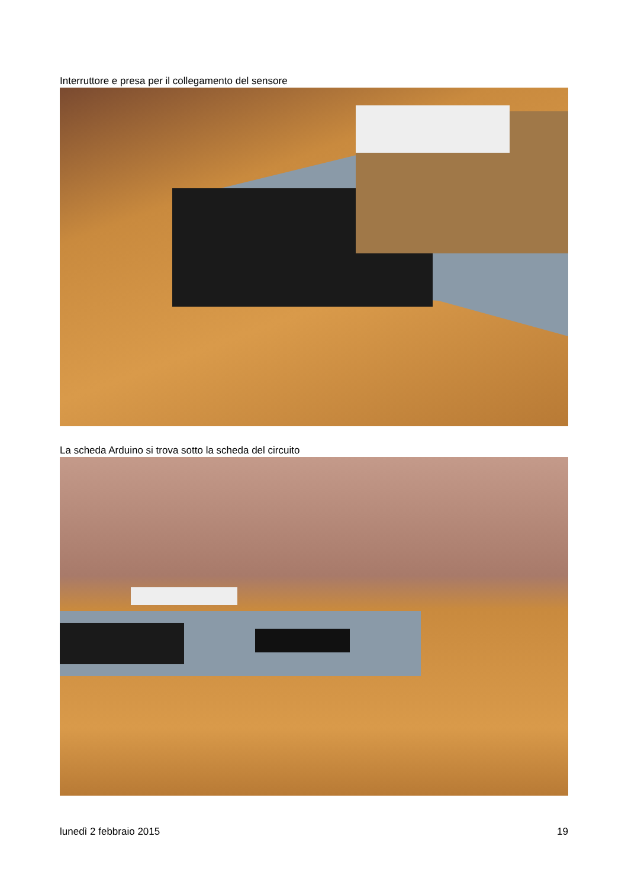Interruttore e presa per il collegamento del sensore
La scheda Arduino si trova sotto la scheda del circuito
lunedì 2 febbraio 2015 19